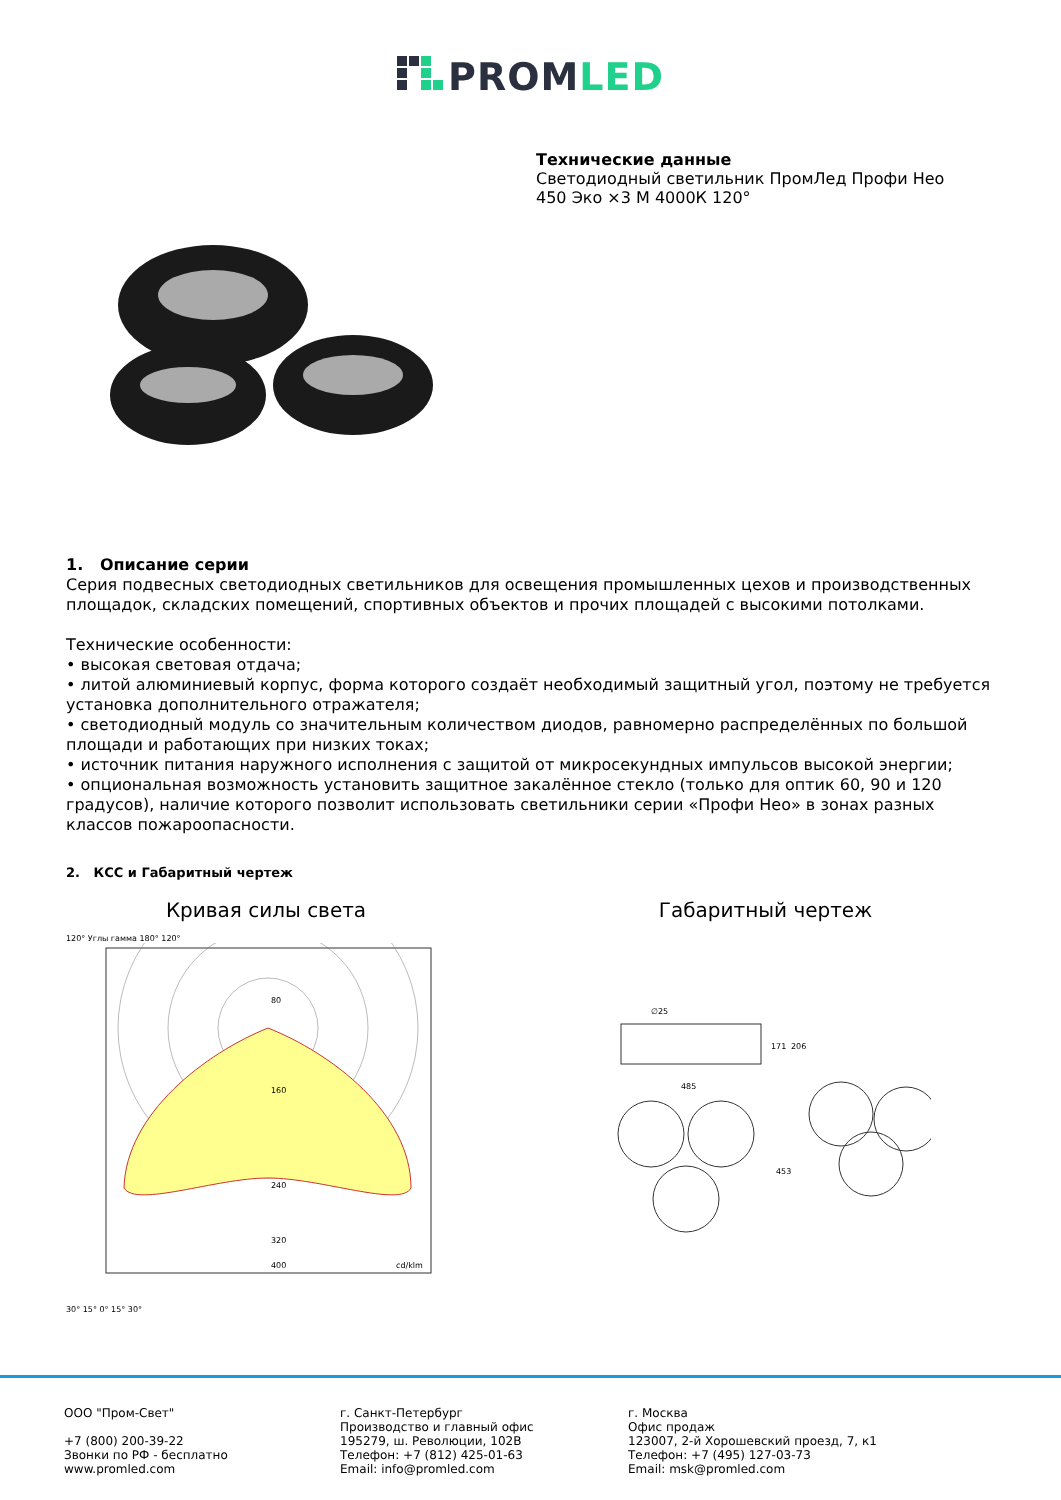PROMLED
Технические данные
Светодиодный светильник ПромЛед Профи Нео
450 Эко ×3 М 4000К 120°
1. Описание серии
Серия подвесных светодиодных светильников для освещения промышленных цехов и производственных площадок, складских помещений, спортивных объектов и прочих площадей с высокими потолками.
Технические особенности:
• высокая световая отдача;
• литой алюминиевый корпус, форма которого создаёт необходимый защитный угол, поэтому не требуется установка дополнительного отражателя;
• светодиодный модуль со значительным количеством диодов, равномерно распределённых по большой площади и работающих при низких токах;
• источник питания наружного исполнения с защитой от микросекундных импульсов высокой энергии;
• опциональная возможность установить защитное закалённое стекло (только для оптик 60, 90 и 120 градусов), наличие которого позволит использовать светильники серии «Профи Нео» в зонах разных классов пожароопасности.
2. КСС и Габаритный чертеж
Кривая силы света
120° Углы гамма 180° 120°
80
160
240
320
400
cd/klm
30° 15° 0° 15° 30°
Габаритный чертеж
∅25
485
171
206
453
ООО "Пром-Свет"
+7 (800) 200-39-22
Звонки по РФ - бесплатно
www.promled.com
г. Санкт-Петербург
Производство и главный офис
195279, ш. Революции, 102В
Телефон: +7 (812) 425-01-63
Email: info@promled.com
г. Москва
Офис продаж
123007, 2-й Хорошевский проезд, 7, к1
Телефон: +7 (495) 127-03-73
Email: msk@promled.com